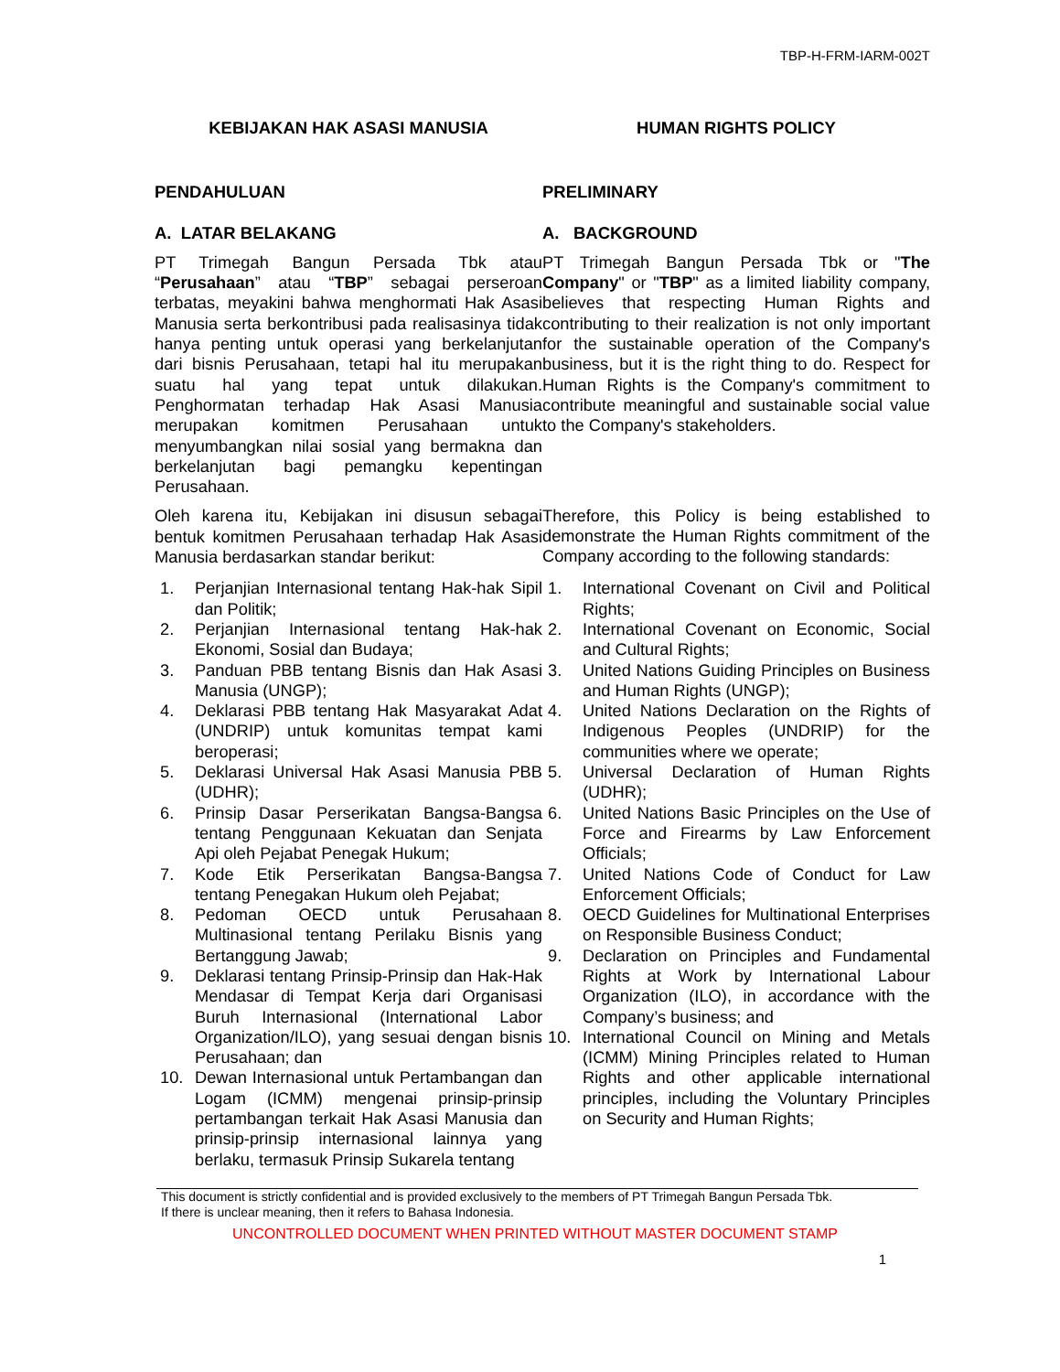TBP-H-FRM-IARM-002T
KEBIJAKAN HAK ASASI MANUSIA HUMAN RIGHTS POLICY
PENDAHULUAN PRELIMINARY
A. LATAR BELAKANG A. BACKGROUND
PT Trimegah Bangun Persada Tbk atau “Perusahaan” atau “TBP” sebagai perseroan terbatas, meyakini bahwa menghormati Hak Asasi Manusia serta berkontribusi pada realisasinya tidak hanya penting untuk operasi yang berkelanjutan dari bisnis Perusahaan, tetapi hal itu merupakan suatu hal yang tepat untuk dilakukan. Penghormatan terhadap Hak Asasi Manusia merupakan komitmen Perusahaan untuk menyumbangkan nilai sosial yang bermakna dan berkelanjutan bagi pemangku kepentingan Perusahaan.
Oleh karena itu, Kebijakan ini disusun sebagai bentuk komitmen Perusahaan terhadap Hak Asasi Manusia berdasarkan standar berikut:
PT Trimegah Bangun Persada Tbk or "The Company" or "TBP" as a limited liability company, believes that respecting Human Rights and contributing to their realization is not only important for the sustainable operation of the Company's business, but it is the right thing to do. Respect for Human Rights is the Company's commitment to contribute meaningful and sustainable social value to the Company's stakeholders.
Therefore, this Policy is being established to demonstrate the Human Rights commitment of the Company according to the following standards:
1. Perjanjian Internasional tentang Hak-hak Sipil dan Politik;
2. Perjanjian Internasional tentang Hak-hak Ekonomi, Sosial dan Budaya;
3. Panduan PBB tentang Bisnis dan Hak Asasi Manusia (UNGP);
4. Deklarasi PBB tentang Hak Masyarakat Adat (UNDRIP) untuk komunitas tempat kami beroperasi;
5. Deklarasi Universal Hak Asasi Manusia PBB (UDHR);
6. Prinsip Dasar Perserikatan Bangsa-Bangsa tentang Penggunaan Kekuatan dan Senjata Api oleh Pejabat Penegak Hukum;
7. Kode Etik Perserikatan Bangsa-Bangsa tentang Penegakan Hukum oleh Pejabat;
8. Pedoman OECD untuk Perusahaan Multinasional tentang Perilaku Bisnis yang Bertanggung Jawab;
9. Deklarasi tentang Prinsip-Prinsip dan Hak-Hak Mendasar di Tempat Kerja dari Organisasi Buruh Internasional (International Labor Organization/ILO), yang sesuai dengan bisnis Perusahaan; dan
10. Dewan Internasional untuk Pertambangan dan Logam (ICMM) mengenai prinsip-prinsip pertambangan terkait Hak Asasi Manusia dan prinsip-prinsip internasional lainnya yang berlaku, termasuk Prinsip Sukarela tentang
1. International Covenant on Civil and Political Rights;
2. International Covenant on Economic, Social and Cultural Rights;
3. United Nations Guiding Principles on Business and Human Rights (UNGP);
4. United Nations Declaration on the Rights of Indigenous Peoples (UNDRIP) for the communities where we operate;
5. Universal Declaration of Human Rights (UDHR);
6. United Nations Basic Principles on the Use of Force and Firearms by Law Enforcement Officials;
7. United Nations Code of Conduct for Law Enforcement Officials;
8. OECD Guidelines for Multinational Enterprises on Responsible Business Conduct;
9. Declaration on Principles and Fundamental Rights at Work by International Labour Organization (ILO), in accordance with the Company’s business; and
10. International Council on Mining and Metals (ICMM) Mining Principles related to Human Rights and other applicable international principles, including the Voluntary Principles on Security and Human Rights;
This document is strictly confidential and is provided exclusively to the members of PT Trimegah Bangun Persada Tbk.
If there is unclear meaning, then it refers to Bahasa Indonesia.
UNCONTROLLED DOCUMENT WHEN PRINTED WITHOUT MASTER DOCUMENT STAMP
1